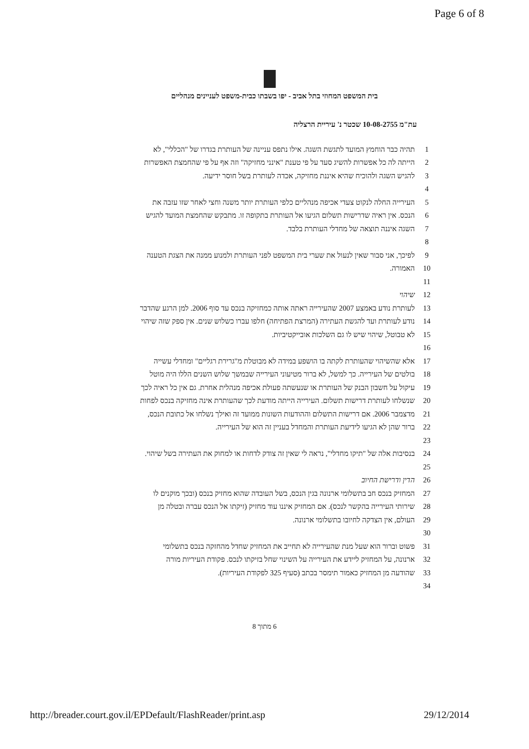Page 6 of 8
בית המשפט המחוזי בתל אביב - יפו בשבתו כבית-משפט לעניינים מנהליים
עת"מ 10-08-2755 שכטר נ' עיריית הרצליה
1 תהיה כבר הוחמץ המועד לתגשת השגה. אילו נתפס עניינה של העותרת בגדרו של "הכללי", לא
2 הייתה לה כל אפשרות להשיג סעד על פי טענת "אינני מחזיקה" וזה אף על פי שהחמצת האפשרות
3 להגיש השגה ולהוכיח שהיא איננת מחזיקה, אכדה לעותרת בשל חוסר ידיעה.
4
5 העירייה החלה לנקוט צעדי אכיפה מנהליים כלפי העותרת יותר משנה וחצי לאחר שזו עזבה את
6 הנכס. אין ראיה שדרישות תשלום הגיעו אל העותרת בתקופה זו. מתבקש שהחמצת המועד להגיש
7 השגה איננה תוצאה של מחדלי העותרת בלבד.
8
9 לפיכך, אני סבור שאין לנעול את שערי בית המשפט לפני העותרת ולמנוע ממנה את הצגת הטענה
10 האמורה.
11
12 שיהוי
13 לעותרת נודע באמצע 2007 שהעירייה ראתה אותה כמחזיקה בנכס עד סוף 2006. למן הרגע שהדבר
14 נודע לעותרת ועד להגשת העתירה (המרצת הפתיחה) חלפו עברו כשלוש שנים. אין ספק שזה שיהוי
15 לא טבוטל, שיהוי שיש לו גם השלכות אובייקטיביות.
16
17 אלא שהשיהוי שהעותרת לקתה בו הושפע במידה לא מבוטלת מ"גרירת רגליים" ומחדלי עשייה
18 בולטים של העירייה. כך למשל, לא ברור מטיעוני העירייה שבמשך שלוש השנים הללו היה מוטל
19 עיקול על חשבון הבנק של העותרת או שנעשתה פעולת אכיפה מנהלית אחרת. גם אין כל ראיה לכך
20 שנשלחו לעותרת דרישות תשלום. העירייה הייתה מודעת לכך שהעותרת אינה מחזיקה בנכס לפחות
21 מדצמבר 2006. אם דרישות התשלום וההודעות השונות ממועד זה ואילך נשלחו אל כתובת הנכס,
22 ברור שהן לא הגיעו לידיעת העותרת והמחדל בעניין זה הוא של העירייה.
23
24 בנסיבות אלה של "תיקו מחדלי", נראה לי שאין זה צודק לדחות או למחוק את העתירה בשל שיהוי.
25
26 הדין ודרישת החיוב
27 המחזיק בנכס חב בתשלומי ארנונה בגין הנכס, בשל העובדה שהוא מחזיק בנכס (ובכך מוקנים לו
28 שירותי העירייה בהקשר לנכס). אם המחזיק איננו עוד מחזיק (זיקתו אל הנכס עברה ובטלה מן
29 העולם, אין הצדקה לחיובו בתשלומי ארנונה.
30
31 פשוט וברור הוא שעל מנת שהעירייה לא תחייב את המחזיק שחדל מהחזקה בנכס בתשלומי
32 ארנונה, על המחזיק ליידע את העירייה על השינוי שחל בזיקתו לנכס. פקודת העיריות מורה
33 שהודעה מן המחזיק כאמור תימסר בכתב (סעיף 325 לפקודת העיריות).
34
6 מתוך 8
http://breader.court.gov.il/EPDefault/FlashReader/print.asp 29/12/2014